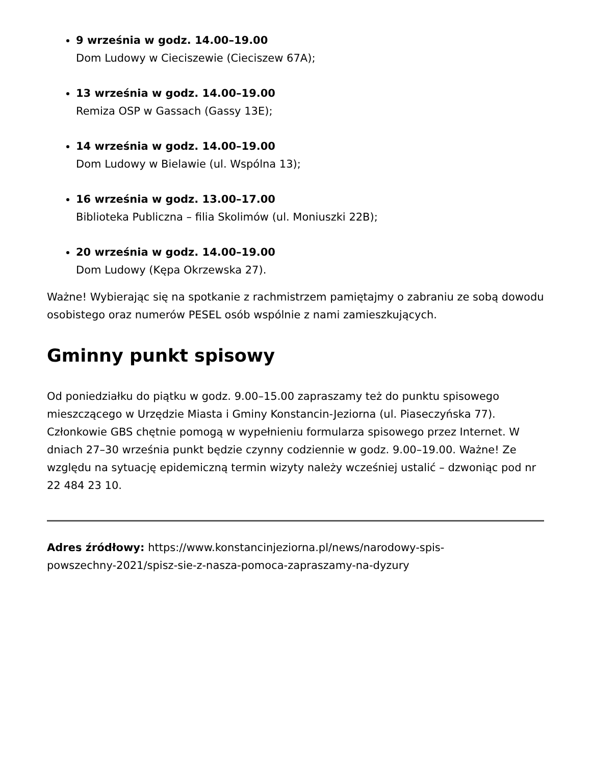9 września w godz. 14.00–19.00
Dom Ludowy w Cieciszewie (Cieciszew 67A);
13 września w godz. 14.00–19.00
Remiza OSP w Gassach (Gassy 13E);
14 września w godz. 14.00–19.00
Dom Ludowy w Bielawie (ul. Wspólna 13);
16 września w godz. 13.00–17.00
Biblioteka Publiczna – filia Skolimów (ul. Moniuszki 22B);
20 września w godz. 14.00–19.00
Dom Ludowy (Kępa Okrzewska 27).
Ważne! Wybierając się na spotkanie z rachmistrzem pamiętajmy o zabraniu ze sobą dowodu osobistego oraz numerów PESEL osób wspólnie z nami zamieszkujących.
Gminny punkt spisowy
Od poniedziałku do piątku w godz. 9.00–15.00 zapraszamy też do punktu spisowego mieszczącego w Urzędzie Miasta i Gminy Konstancin-Jeziorna (ul. Piaseczyńska 77). Członkowie GBS chętnie pomogą w wypełnieniu formularza spisowego przez Internet. W dniach 27–30 września punkt będzie czynny codziennie w godz. 9.00–19.00. Ważne! Ze względu na sytuację epidemiczną termin wizyty należy wcześniej ustalić – dzwoniąc pod nr 22 484 23 10.
Adres źródłowy: https://www.konstancinjeziorna.pl/news/narodowy-spis-
powszechny-2021/spisz-sie-z-nasza-pomoca-zapraszamy-na-dyzury